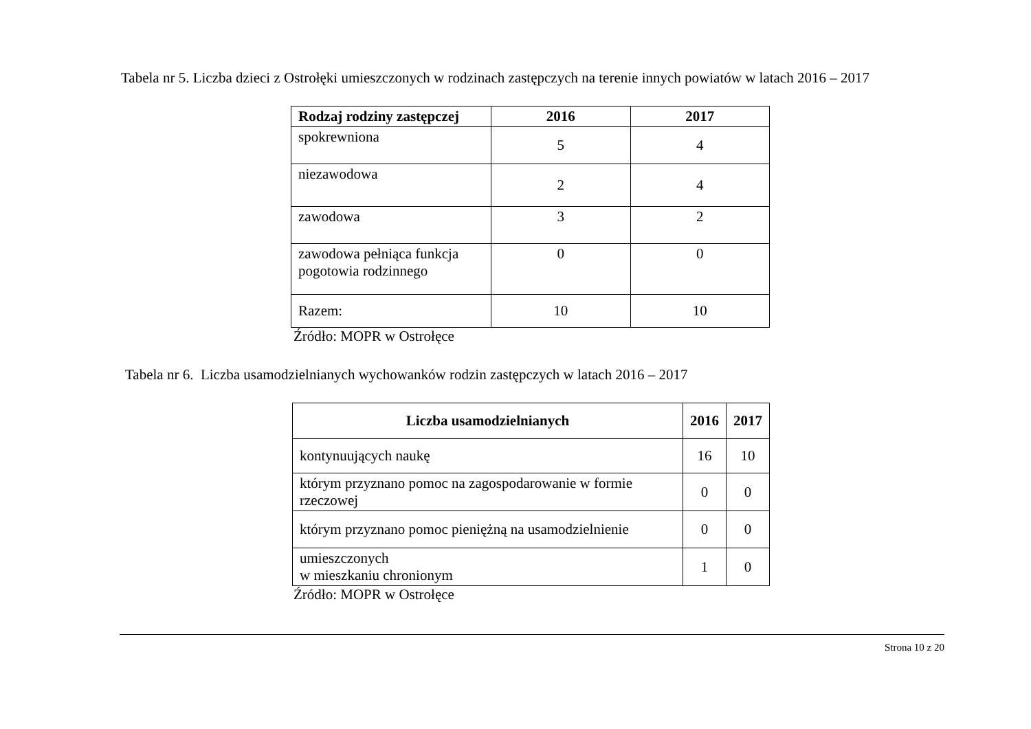Tabela nr 5. Liczba dzieci z Ostrołęki umieszczonych w rodzinach zastępczych na terenie innych powiatów w latach 2016 – 2017
| Rodzaj rodziny zastępczej | 2016 | 2017 |
| --- | --- | --- |
| spokrewniona | 5 | 4 |
| niezawodowa | 2 | 4 |
| zawodowa | 3 | 2 |
| zawodowa pełniąca funkcja pogotowia rodzinnego | 0 | 0 |
| Razem: | 10 | 10 |
Źródło: MOPR w Ostrołęce
Tabela nr 6. Liczba usamodzielnianych wychowanków rodzin zastępczych w latach 2016 – 2017
| Liczba usamodzielnianych | 2016 | 2017 |
| --- | --- | --- |
| kontynuujących naukę | 16 | 10 |
| którym przyznano pomoc na zagospodarowanie w formie rzeczowej | 0 | 0 |
| którym przyznano pomoc pieniężną na usamodzielnienie | 0 | 0 |
| umieszczonych w mieszkaniu chronionym | 1 | 0 |
Źródło: MOPR w Ostrołęce
Strona 10 z 20